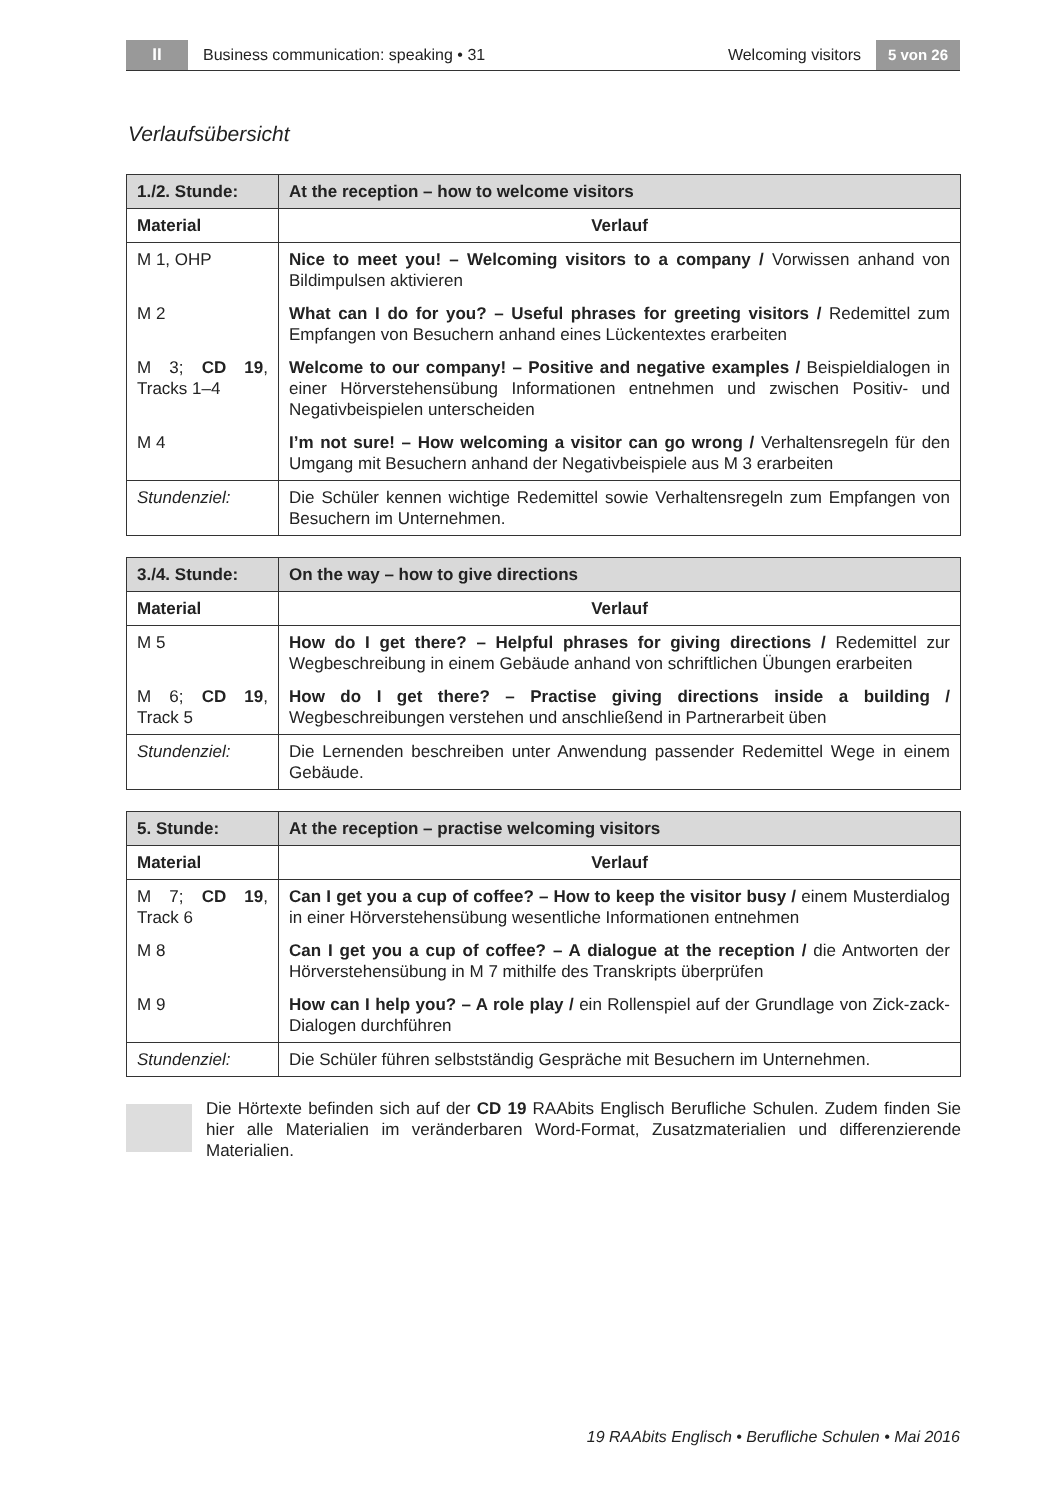II Business communication: speaking • 31 Welcoming visitors 5 von 26
Verlaufsübersicht
| 1./2. Stunde: | At the reception – how to welcome visitors |
| --- | --- |
| Material | Verlauf |
| M 1, OHP | Nice to meet you! – Welcoming visitors to a company / Vorwissen anhand von Bildimpulsen aktivieren |
| M 2 | What can I do for you? – Useful phrases for greeting visitors / Redemittel zum Empfangen von Besuchern anhand eines Lückentextes erarbeiten |
| M 3; CD 19 , Tracks 1–4 | Welcome to our company! – Positive and negative examples / Beispieldialogen in einer Hörverstehensübung Informationen entnehmen und zwischen Positiv- und Negativbeispielen unterscheiden |
| M 4 | I’m not sure! – How welcoming a visitor can go wrong / Verhaltensregeln für den Umgang mit Besuchern anhand der Negativbeispiele aus M 3 erarbeiten |
| Stundenziel: | Die Schüler kennen wichtige Redemittel sowie Verhaltensregeln zum Empfangen von Besuchern im Unternehmen. |
| 3./4. Stunde: | On the way – how to give directions |
| --- | --- |
| Material | Verlauf |
| M 5 | How do I get there? – Helpful phrases for giving directions / Redemittel zur Wegbeschreibung in einem Gebäude anhand von schriftlichen Übungen erarbeiten |
| M 6; CD 19 , Track 5 | How do I get there? – Practise giving directions inside a building / Wegbeschreibungen verstehen und anschließend in Partnerarbeit üben |
| Stundenziel: | Die Lernenden beschreiben unter Anwendung passender Redemittel Wege in einem Gebäude. |
| 5. Stunde: | At the reception – practise welcoming visitors |
| --- | --- |
| Material | Verlauf |
| M 7; CD 19 , Track 6 | Can I get you a cup of coffee? – How to keep the visitor busy / einem Musterdialog in einer Hörverstehensübung wesentliche Informationen entnehmen |
| M 8 | Can I get you a cup of coffee? – A dialogue at the reception / die Antworten der Hörverstehensübung in M 7 mithilfe des Transkripts überprüfen |
| M 9 | How can I help you? – A role play / ein Rollenspiel auf der Grundlage von Zick-zack-Dialogen durchführen |
| Stundenziel: | Die Schüler führen selbstständig Gespräche mit Besuchern im Unternehmen. |
Die Hörtexte befinden sich auf der CD 19 RAAbits Englisch Berufliche Schulen. Zudem finden Sie hier alle Materialien im veränderbaren Word-Format, Zusatzmaterialien und differenzierende Materialien.
19 RAAbits Englisch • Berufliche Schulen • Mai 2016